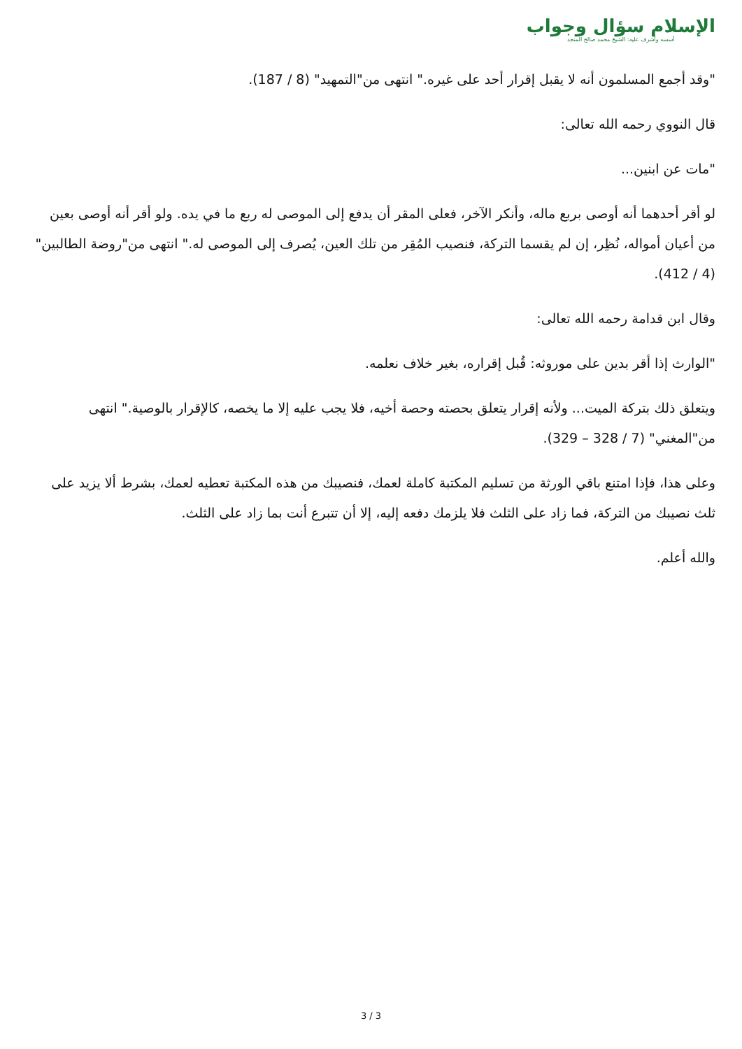الإسلام سؤال وجواب
أسسه وأشرف عليه: الشيخ محمد صالح المنجد
"وقد أجمع المسلمون أنه لا يقبل إقرار أحد على غيره." انتهى من"التمهيد" (8 / 187).
قال النووي رحمه الله تعالى:
"مات عن ابنين...
لو أقر أحدهما أنه أوصى بربع ماله، وأنكر الآخر، فعلى المقر أن يدفع إلى الموصى له ربع ما في يده. ولو أقر أنه أوصى بعين من أعيان أمواله، نُظِر، إن لم يقسما التركة، فنصيب المُقِر من تلك العين، يُصرف إلى الموصى له." انتهى من"روضة الطالبين" (4 / 412).
وقال ابن قدامة رحمه الله تعالى:
"الوارث إذا أقر بدين على موروثه: قُبل إقراره، بغير خلاف نعلمه.
ويتعلق ذلك بتركة الميت... ولأنه إقرار يتعلق بحصته وحصة أخيه، فلا يجب عليه إلا ما يخصه، كالإقرار بالوصية." انتهى من"المغني" (7 / 328 – 329).
وعلى هذا، فإذا امتنع باقي الورثة من تسليم المكتبة كاملة لعمك، فنصيبك من هذه المكتبة تعطيه لعمك، بشرط ألا يزيد على ثلث نصيبك من التركة، فما زاد على الثلث فلا يلزمك دفعه إليه، إلا أن تتبرع أنت بما زاد على الثلث.
والله أعلم.
3 / 3